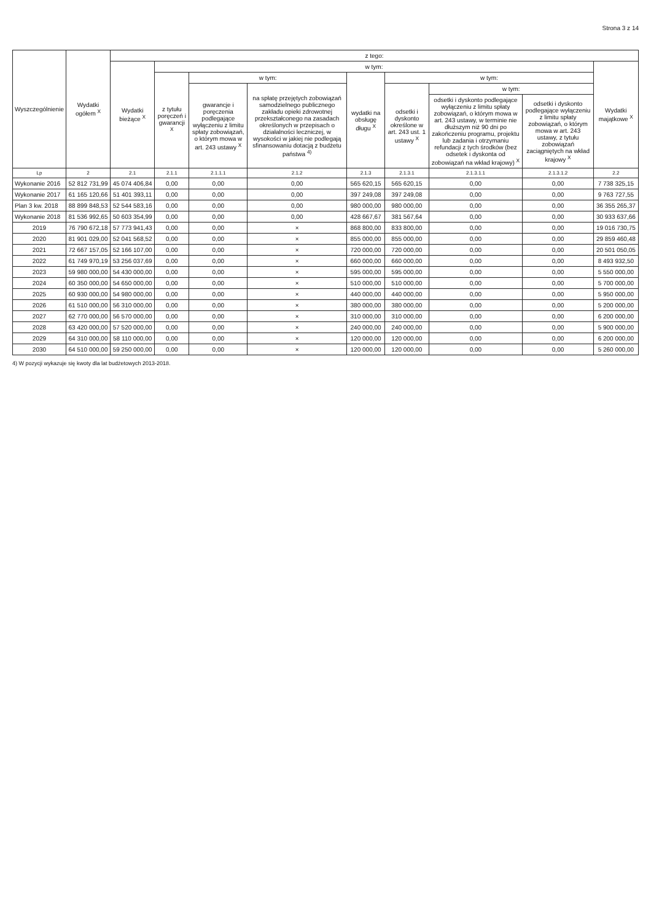Strona 3 z 14
| Wyszczególnienie | Wydatki ogółem <sup>X</sup> | z tego: | | | | | | | | |
| --- | --- | --- | --- | --- | --- | --- | --- | --- | --- | --- |
| | | Wydatki bieżące <sup>X</sup> | w tym: | | | | | | | Wydatki majątkowe <sup>X</sup> |
| | | | z tytułu poręczeń i gwarancji <sup>X</sup> | w tym: | | wydatki na obsługę długu <sup>X</sup> | w tym: | | | |
| | | | | gwarancje i poręczenia podlegające wyłączeniu z limitu spłaty zobowiązań, o którym mowa w art. 243 ustawy <sup>X</sup> | na spłatę przejętych zobowiązań samodzielnego publicznego zakładu opieki zdrowotnej przekształconego na zasadach określonych w przepisach o działalności leczniczej, w wysokości w jakiej nie podlegają sfinansowaniu dotacją z budżetu państwa <sup>4)</sup> | | odsetki i dyskonto określone w art. 243 ust. 1 ustawy <sup>X</sup> | w tym: | | |
| | | | | | | | | odsetki i dyskonto podlegające wyłączeniu z limitu spłaty zobowiązań, o którym mowa w art. 243 ustawy, w terminie nie dłuższym niż 90 dni po zakończeniu programu, projektu lub zadania i otrzymaniu refundacji z tych środków (bez odsetek i dyskonta od zobowiązań na wkład krajowy) <sup>X</sup> | odsetki i dyskonto podlegające wyłączeniu z limitu spłaty zobowiązań, o którym mowa w art. 243 ustawy, z tytułu zobowiązań zaciągniętych na wkład krajowy <sup>X</sup> | |
| Lp | 2 | 2.1 | 2.1.1 | 2.1.1.1 | 2.1.2 | 2.1.3 | 2.1.3.1 | 2.1.3.1.1 | 2.1.3.1.2 | 2.2 |
| Wykonanie 2016 | 52 812 731,99 | 45 074 406,84 | 0,00 | 0,00 | 0,00 | 565 620,15 | 565 620,15 | 0,00 | 0,00 | 7 738 325,15 |
| Wykonanie 2017 | 61 165 120,66 | 51 401 393,11 | 0,00 | 0,00 | 0,00 | 397 249,08 | 397 249,08 | 0,00 | 0,00 | 9 763 727,55 |
| Plan 3 kw. 2018 | 88 899 848,53 | 52 544 583,16 | 0,00 | 0,00 | 0,00 | 980 000,00 | 980 000,00 | 0,00 | 0,00 | 36 355 265,37 |
| Wykonanie 2018 | 81 536 992,65 | 50 603 354,99 | 0,00 | 0,00 | 0,00 | 428 667,67 | 381 567,64 | 0,00 | 0,00 | 30 933 637,66 |
| 2019 | 76 790 672,18 | 57 773 941,43 | 0,00 | 0,00 | × | 868 800,00 | 833 800,00 | 0,00 | 0,00 | 19 016 730,75 |
| 2020 | 81 901 029,00 | 52 041 568,52 | 0,00 | 0,00 | × | 855 000,00 | 855 000,00 | 0,00 | 0,00 | 29 859 460,48 |
| 2021 | 72 667 157,05 | 52 166 107,00 | 0,00 | 0,00 | × | 720 000,00 | 720 000,00 | 0,00 | 0,00 | 20 501 050,05 |
| 2022 | 61 749 970,19 | 53 256 037,69 | 0,00 | 0,00 | × | 660 000,00 | 660 000,00 | 0,00 | 0,00 | 8 493 932,50 |
| 2023 | 59 980 000,00 | 54 430 000,00 | 0,00 | 0,00 | × | 595 000,00 | 595 000,00 | 0,00 | 0,00 | 5 550 000,00 |
| 2024 | 60 350 000,00 | 54 650 000,00 | 0,00 | 0,00 | × | 510 000,00 | 510 000,00 | 0,00 | 0,00 | 5 700 000,00 |
| 2025 | 60 930 000,00 | 54 980 000,00 | 0,00 | 0,00 | × | 440 000,00 | 440 000,00 | 0,00 | 0,00 | 5 950 000,00 |
| 2026 | 61 510 000,00 | 56 310 000,00 | 0,00 | 0,00 | × | 380 000,00 | 380 000,00 | 0,00 | 0,00 | 5 200 000,00 |
| 2027 | 62 770 000,00 | 56 570 000,00 | 0,00 | 0,00 | × | 310 000,00 | 310 000,00 | 0,00 | 0,00 | 6 200 000,00 |
| 2028 | 63 420 000,00 | 57 520 000,00 | 0,00 | 0,00 | × | 240 000,00 | 240 000,00 | 0,00 | 0,00 | 5 900 000,00 |
| 2029 | 64 310 000,00 | 58 110 000,00 | 0,00 | 0,00 | × | 120 000,00 | 120 000,00 | 0,00 | 0,00 | 6 200 000,00 |
| 2030 | 64 510 000,00 | 59 250 000,00 | 0,00 | 0,00 | × | 120 000,00 | 120 000,00 | 0,00 | 0,00 | 5 260 000,00 |
4) W pozycji wykazuje się kwoty dla lat budżetowych 2013-2018.